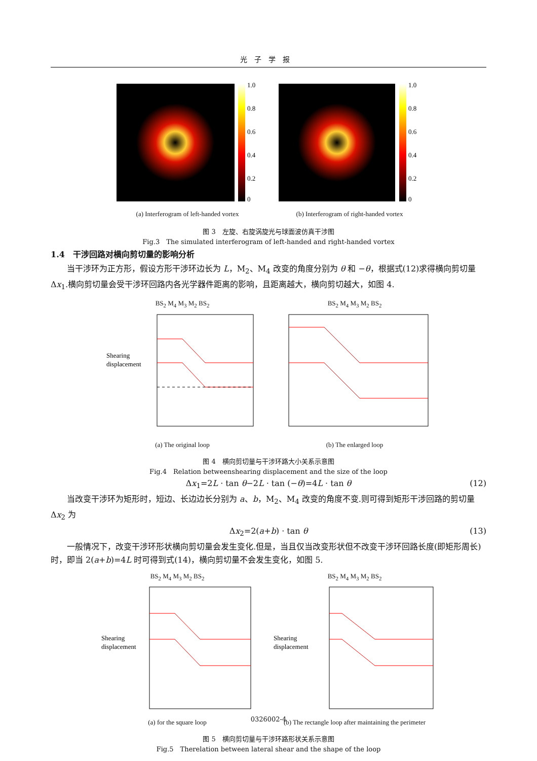光子学报
1.0
0.8
0.6
0.4
0.2
0
(a) Interferogram of left-handed vortex
1.0
0.8
0.6
0.4
0.2
0
(b) Interferogram of right-handed vortex
图 3　左旋、右旋涡旋光与球面波仿真干涉图
Fig.3　The simulated interferogram of left-handed and right-handed vortex
1.4　干涉回路对横向剪切量的影响分析
当干涉环为正方形，假设方形干涉环边长为 L，M<sub>2</sub>、M<sub>4</sub> 改变的角度分别为 θ 和 −θ，根据式(12)求得横向剪切量 Δx<sub>1</sub>.横向剪切量会受干涉环回路内各光学器件距离的影响，且距离越大，横向剪切越大，如图 4.
BS<sub>2</sub> M<sub>4</sub> M<sub>3</sub> M<sub>2</sub> BS<sub>2</sub>
Shearing
displacement
(a) The original loop
BS<sub>2</sub> M<sub>4</sub> M<sub>3</sub> M<sub>2</sub> BS<sub>2</sub>
(b) The enlarged loop
图 4　横向剪切量与干涉环路大小关系示意图
Fig.4　Relation betweenshearing displacement and the size of the loop
Δx<sub>1</sub>=2L · tan θ−2L · tan (−θ)=4L · tan θ (12)
当改变干涉环为矩形时，短边、长边边长分别为 a、b，M<sub>2</sub>、M<sub>4</sub> 改变的角度不变.则可得到矩形干涉回路的剪切量 Δx<sub>2</sub> 为
Δx<sub>2</sub>=2(a+b) · tan θ (13)
一般情况下，改变干涉环形状横向剪切量会发生变化.但是，当且仅当改变形状但不改变干涉环回路长度(即矩形周长)时，即当 2(a+b)=4L 时可得到式(14)，横向剪切量不会发生变化，如图 5.
BS<sub>2</sub> M<sub>4</sub> M<sub>3</sub> M<sub>2</sub> BS<sub>2</sub>
Shearing
displacement
(a) for the square loop
BS<sub>2</sub> M<sub>4</sub> M<sub>3</sub> M<sub>2</sub> BS<sub>2</sub>
Shearing
displacement
(b) The rectangle loop after maintaining the perimeter
图 5　横向剪切量与干涉环路形状关系示意图
Fig.5　Therelation between lateral shear and the shape of the loop
0326002-4